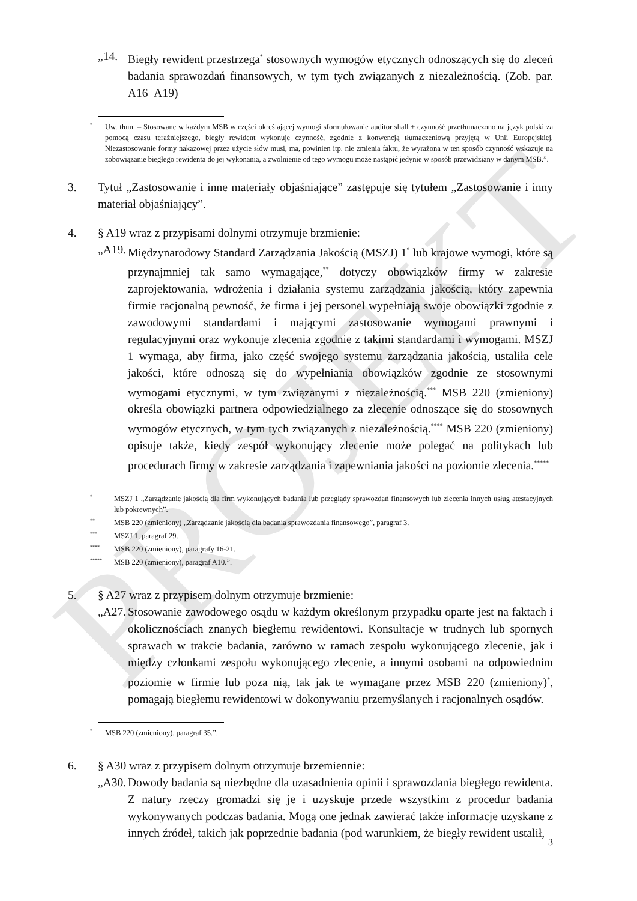PROJEKT
„14. Biegły rewident przestrzega<sup>*</sup> stosownych wymogów etycznych odnoszących się do zleceń badania sprawozdań finansowych, w tym tych związanych z niezależnością. (Zob. par. A16–A19)
* Uw. tłum. – Stosowane w każdym MSB w części określającej wymogi sformułowanie auditor shall + czynność przetłumaczono na język polski za pomocą czasu teraźniejszego, biegły rewident wykonuje czynność, zgodnie z konwencją tłumaczeniową przyjętą w Unii Europejskiej. Niezastosowanie formy nakazowej przez użycie słów musi, ma, powinien itp. nie zmienia faktu, że wyrażona w ten sposób czynność wskazuje na zobowiązanie biegłego rewidenta do jej wykonania, a zwolnienie od tego wymogu może nastąpić jedynie w sposób przewidziany w danym MSB.”.
3. Tytuł „Zastosowanie i inne materiały objaśniające” zastępuje się tytułem „Zastosowanie i inny materiał objaśniający”.
4. § A19 wraz z przypisami dolnymi otrzymuje brzmienie:
„A19. Międzynarodowy Standard Zarządzania Jakością (MSZJ) 1<sup>*</sup> lub krajowe wymogi, które są przynajmniej tak samo wymagające,<sup>**</sup> dotyczy obowiązków firmy w zakresie zaprojektowania, wdrożenia i działania systemu zarządzania jakością, który zapewnia firmie racjonalną pewność, że firma i jej personel wypełniają swoje obowiązki zgodnie z zawodowymi standardami i mającymi zastosowanie wymogami prawnymi i regulacyjnymi oraz wykonuje zlecenia zgodnie z takimi standardami i wymogami. MSZJ 1 wymaga, aby firma, jako część swojego systemu zarządzania jakością, ustaliła cele jakości, które odnoszą się do wypełniania obowiązków zgodnie ze stosownymi wymogami etycznymi, w tym związanymi z niezależnością.<sup>***</sup> MSB 220 (zmieniony) określa obowiązki partnera odpowiedzialnego za zlecenie odnoszące się do stosownych wymogów etycznych, w tym tych związanych z niezależnością.<sup>****</sup> MSB 220 (zmieniony) opisuje także, kiedy zespół wykonujący zlecenie może polegać na politykach lub procedurach firmy w zakresie zarządzania i zapewniania jakości na poziomie zlecenia.<sup>*****</sup>
* MSZJ 1 „Zarządzanie jakością dla firm wykonujących badania lub przeglądy sprawozdań finansowych lub zlecenia innych usług atestacyjnych lub pokrewnych”.
** MSB 220 (zmieniony) „Zarządzanie jakością dla badania sprawozdania finansowego”, paragraf 3.
*** MSZJ 1, paragraf 29.
**** MSB 220 (zmieniony), paragrafy 16-21.
***** MSB 220 (zmieniony), paragraf A10.”.
5. § A27 wraz z przypisem dolnym otrzymuje brzmienie:
„A27. Stosowanie zawodowego osądu w każdym określonym przypadku oparte jest na faktach i okolicznościach znanych biegłemu rewidentowi. Konsultacje w trudnych lub spornych sprawach w trakcie badania, zarówno w ramach zespołu wykonującego zlecenie, jak i między członkami zespołu wykonującego zlecenie, a innymi osobami na odpowiednim poziomie w firmie lub poza nią, tak jak te wymagane przez MSB 220 (zmieniony)<sup>*</sup>, pomagają biegłemu rewidentowi w dokonywaniu przemyślanych i racjonalnych osądów.
* MSB 220 (zmieniony), paragraf 35.”.
6. § A30 wraz z przypisem dolnym otrzymuje brzemiennie:
„A30. Dowody badania są niezbędne dla uzasadnienia opinii i sprawozdania biegłego rewidenta. Z natury rzeczy gromadzi się je i uzyskuje przede wszystkim z procedur badania wykonywanych podczas badania. Mogą one jednak zawierać także informacje uzyskane z innych źródeł, takich jak poprzednie badania (pod warunkiem, że biegły rewident ustalił,
3